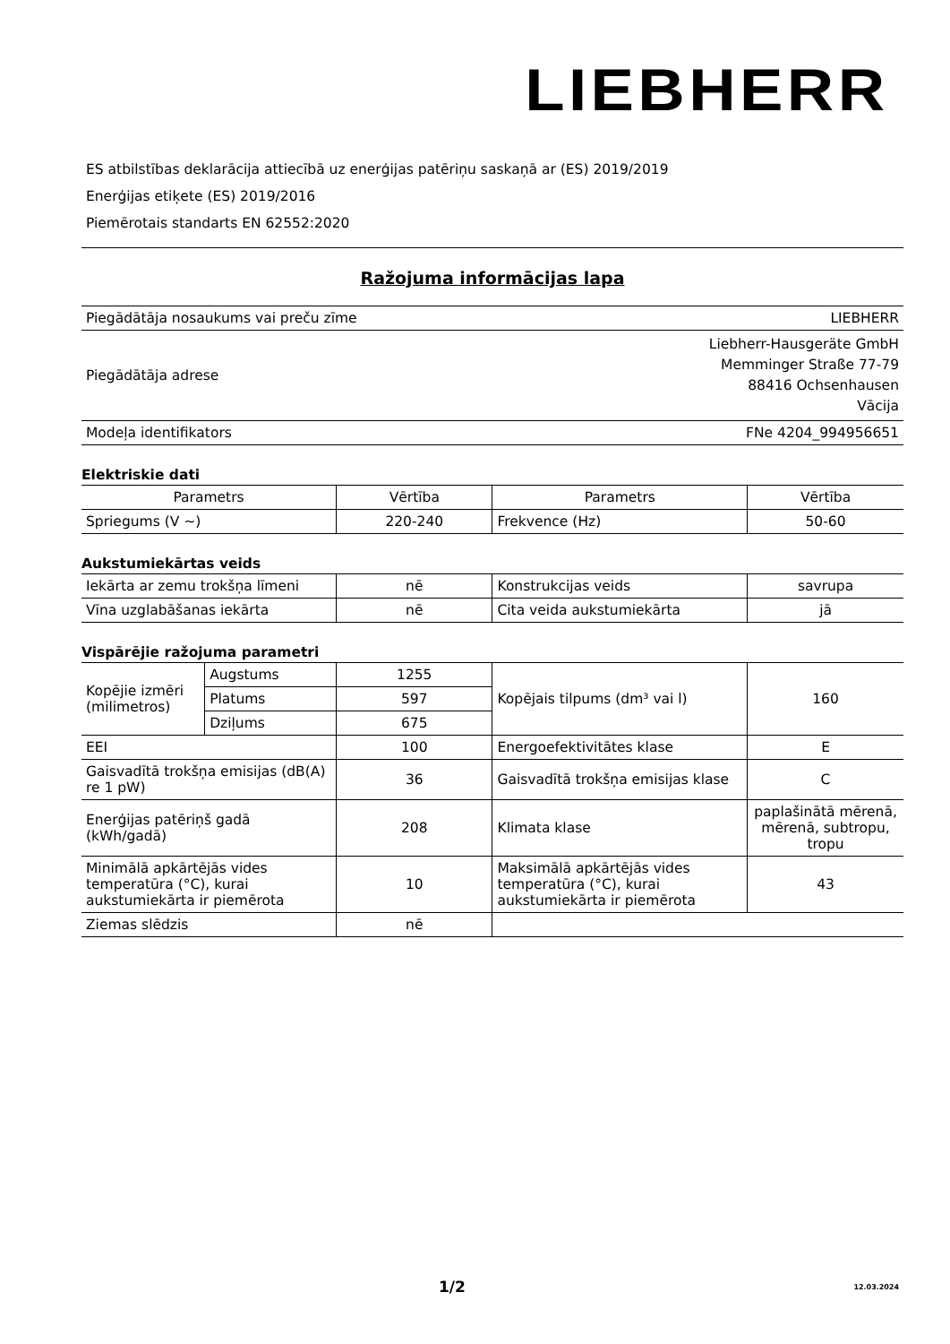LIEBHERR
ES atbilstības deklarācija attiecībā uz enerģijas patēriņu saskaņā ar (ES) 2019/2019
Enerģijas etiķete (ES) 2019/2016
Piemērotais standarts EN 62552:2020
Ražojuma informācijas lapa
| Piegādātāja nosaukums vai preču zīme | LIEBHERR |
| Piegādātāja adrese | Liebherr-Hausgeräte GmbH Memminger Straße 77-79 88416 Ochsenhausen Vācija |
| Modeļa identifikators | FNe 4204_994956651 |
Elektriskie dati
| Parametrs | Vērtība | Parametrs | Vērtība |
| --- | --- | --- | --- |
| Spriegums (V ~) | 220-240 | Frekvence (Hz) | 50-60 |
Aukstumiekārtas veids
| Iekārta ar zemu trokšņa līmeni | nē | Konstrukcijas veids | savrupa |
| Vīna uzglabāšanas iekārta | nē | Cita veida aukstumiekārta | jā |
Vispārējie ražojuma parametri
| Kopējie izmēri (milimetros) | Augstums | 1255 | Kopējais tilpums (dm³ vai l) | 160 |
| | Platums | 597 | | |
| | Dziļums | 675 | | |
| EEI | | 100 | Energoefektivitātes klase | E |
| Gaisvadītā trokšņa emisijas (dB(A) re 1 pW) | | 36 | Gaisvadītā trokšņa emisijas klase | C |
| Enerģijas patēriņš gadā (kWh/gadā) | | 208 | Klimata klase | paplašinātā mērenā, mērenā, subtropu, tropu |
| Minimālā apkārtējās vides temperatūra (°C), kurai aukstumiekārta ir piemērota | | 10 | Maksimālā apkārtējās vides temperatūra (°C), kurai aukstumiekārta ir piemērota | 43 |
| Ziemas slēdzis | | nē | | |
1/2 12.03.2024